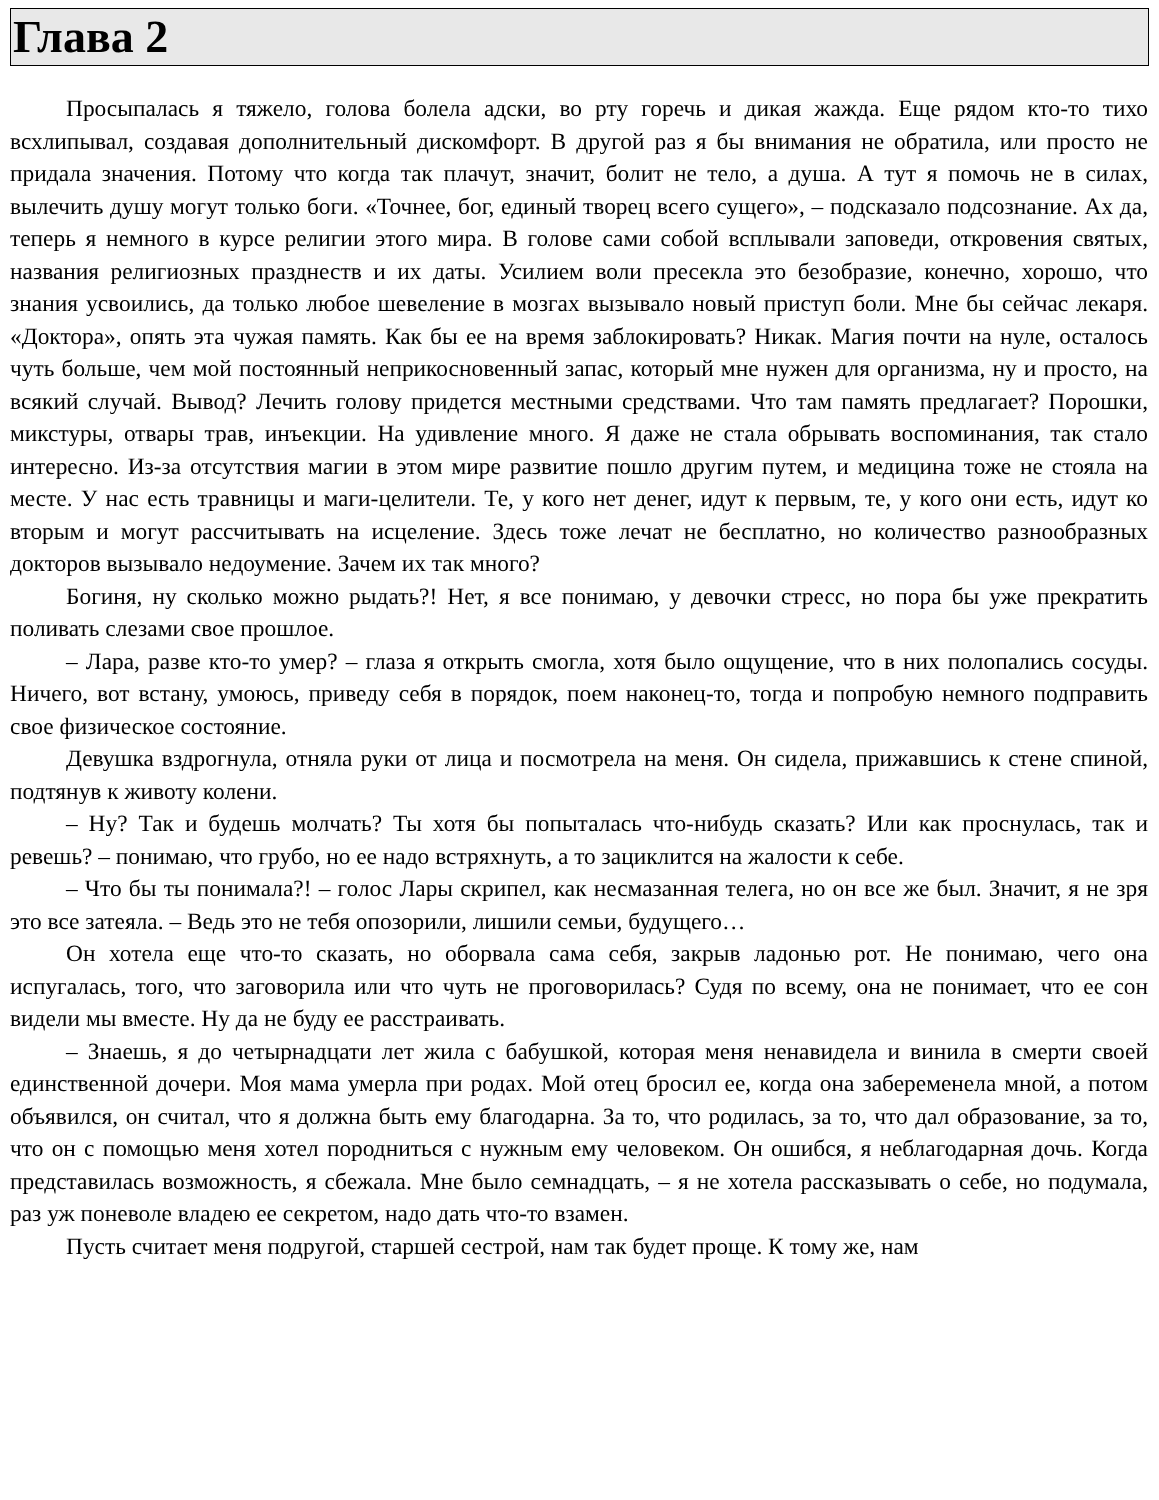Глава 2
Просыпалась я тяжело, голова болела адски, во рту горечь и дикая жажда. Еще рядом кто-то тихо всхлипывал, создавая дополнительный дискомфорт. В другой раз я бы внимания не обратила, или просто не придала значения. Потому что когда так плачут, значит, болит не тело, а душа. А тут я помочь не в силах, вылечить душу могут только боги. «Точнее, бог, единый творец всего сущего», – подсказало подсознание. Ах да, теперь я немного в курсе религии этого мира. В голове сами собой всплывали заповеди, откровения святых, названия религиозных празднеств и их даты. Усилием воли пресекла это безобразие, конечно, хорошо, что знания усвоились, да только любое шевеление в мозгах вызывало новый приступ боли. Мне бы сейчас лекаря. «Доктора», опять эта чужая память. Как бы ее на время заблокировать? Никак. Магия почти на нуле, осталось чуть больше, чем мой постоянный неприкосновенный запас, который мне нужен для организма, ну и просто, на всякий случай. Вывод? Лечить голову придется местными средствами. Что там память предлагает? Порошки, микстуры, отвары трав, инъекции. На удивление много. Я даже не стала обрывать воспоминания, так стало интересно. Из-за отсутствия магии в этом мире развитие пошло другим путем, и медицина тоже не стояла на месте. У нас есть травницы и маги-целители. Те, у кого нет денег, идут к первым, те, у кого они есть, идут ко вторым и могут рассчитывать на исцеление. Здесь тоже лечат не бесплатно, но количество разнообразных докторов вызывало недоумение. Зачем их так много?
Богиня, ну сколько можно рыдать?! Нет, я все понимаю, у девочки стресс, но пора бы уже прекратить поливать слезами свое прошлое.
– Лара, разве кто-то умер? – глаза я открыть смогла, хотя было ощущение, что в них полопались сосуды. Ничего, вот встану, умоюсь, приведу себя в порядок, поем наконец-то, тогда и попробую немного подправить свое физическое состояние.
Девушка вздрогнула, отняла руки от лица и посмотрела на меня. Он сидела, прижавшись к стене спиной, подтянув к животу колени.
– Ну? Так и будешь молчать? Ты хотя бы попыталась что-нибудь сказать? Или как проснулась, так и ревешь? – понимаю, что грубо, но ее надо встряхнуть, а то зациклится на жалости к себе.
– Что бы ты понимала?! – голос Лары скрипел, как несмазанная телега, но он все же был. Значит, я не зря это все затеяла. – Ведь это не тебя опозорили, лишили семьи, будущего…
Он хотела еще что-то сказать, но оборвала сама себя, закрыв ладонью рот. Не понимаю, чего она испугалась, того, что заговорила или что чуть не проговорилась? Судя по всему, она не понимает, что ее сон видели мы вместе. Ну да не буду ее расстраивать.
– Знаешь, я до четырнадцати лет жила с бабушкой, которая меня ненавидела и винила в смерти своей единственной дочери. Моя мама умерла при родах. Мой отец бросил ее, когда она забеременела мной, а потом объявился, он считал, что я должна быть ему благодарна. За то, что родилась, за то, что дал образование, за то, что он с помощью меня хотел породниться с нужным ему человеком. Он ошибся, я неблагодарная дочь. Когда представилась возможность, я сбежала. Мне было семнадцать, – я не хотела рассказывать о себе, но подумала, раз уж поневоле владею ее секретом, надо дать что-то взамен.
Пусть считает меня подругой, старшей сестрой, нам так будет проще. К тому же, нам